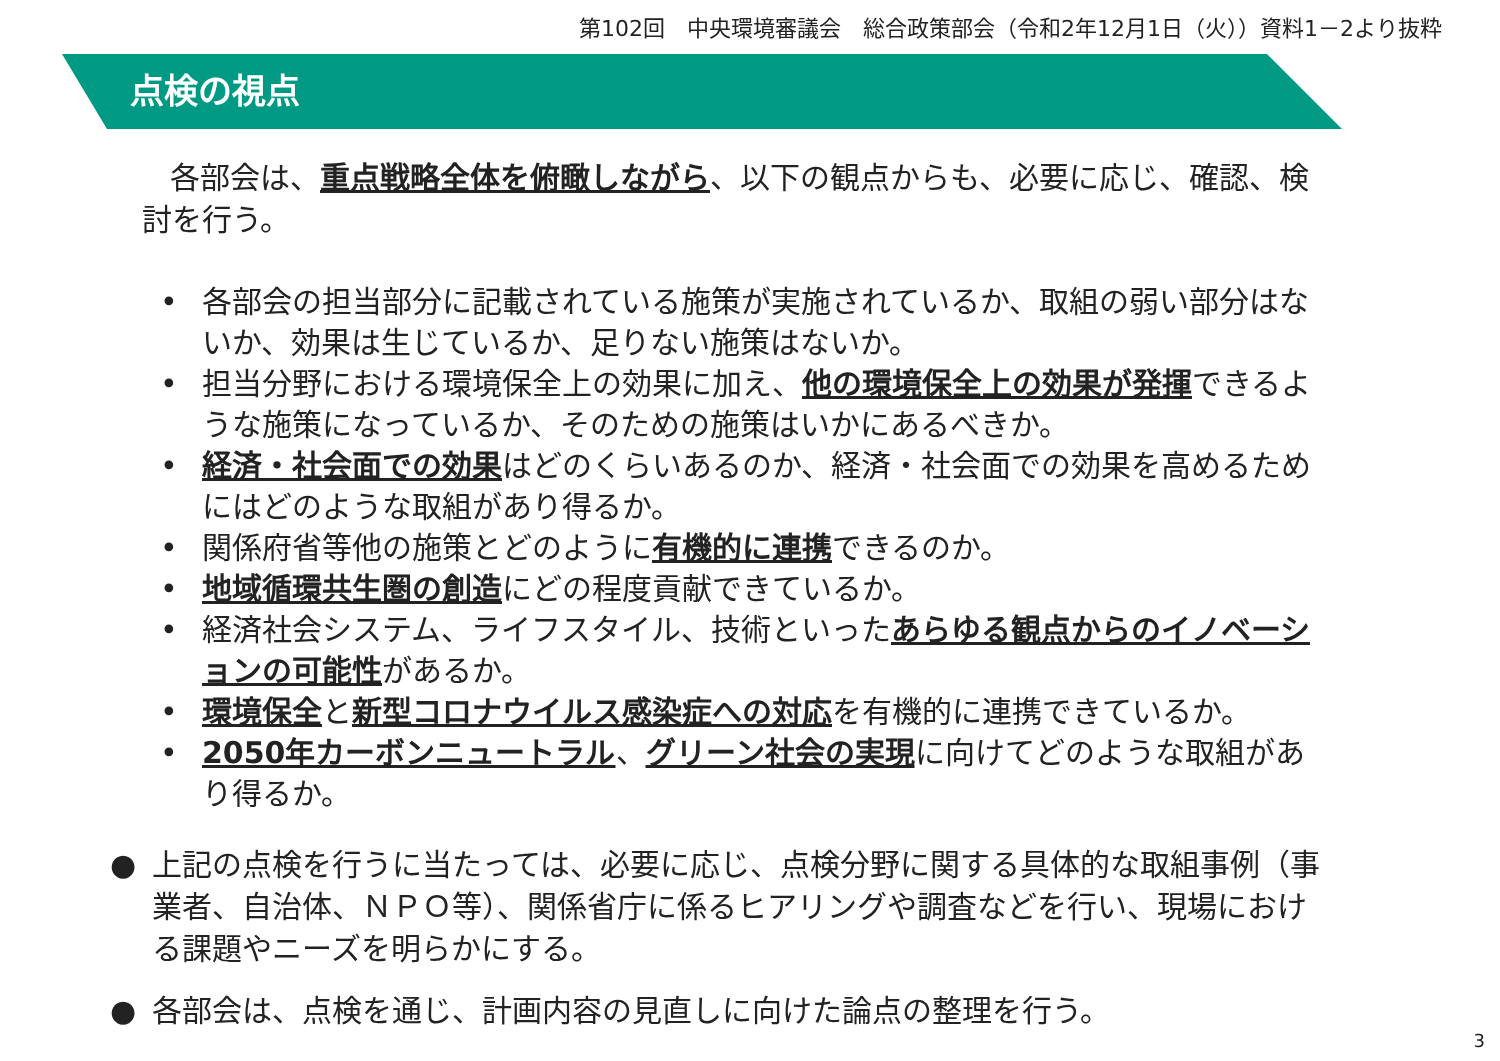第102回　中央環境審議会　総合政策部会（令和2年12月1日（火））資料1－2より抜粋
点検の視点
各部会は、重点戦略全体を俯瞰しながら、以下の観点からも、必要に応じ、確認、検討を行う。
• 各部会の担当部分に記載されている施策が実施されているか、取組の弱い部分はないか、効果は生じているか、足りない施策はないか。
• 担当分野における環境保全上の効果に加え、他の環境保全上の効果が発揮できるような施策になっているか、そのための施策はいかにあるべきか。
• 経済・社会面での効果はどのくらいあるのか、経済・社会面での効果を高めるためにはどのような取組があり得るか。
• 関係府省等他の施策とどのように有機的に連携できるのか。
• 地域循環共生圏の創造にどの程度貢献できているか。
• 経済社会システム、ライフスタイル、技術といったあらゆる観点からのイノベーションの可能性があるか。
• 環境保全と新型コロナウイルス感染症への対応を有機的に連携できているか。
• 2050年カーボンニュートラル、グリーン社会の実現に向けてどのような取組があり得るか。
● 上記の点検を行うに当たっては、必要に応じ、点検分野に関する具体的な取組事例（事業者、自治体、ＮＰＯ等）、関係省庁に係るヒアリングや調査などを行い、現場における課題やニーズを明らかにする。
● 各部会は、点検を通じ、計画内容の見直しに向けた論点の整理を行う。
3